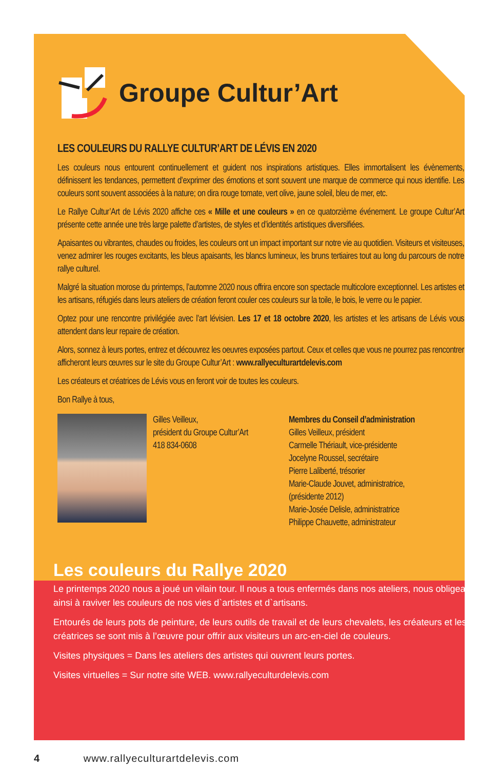Groupe Cultur’Art
LES COULEURS DU RALLYE CULTUR’ART DE LÉVIS EN 2020
Les couleurs nous entourent continuellement et guident nos inspirations artistiques. Elles immortalisent les évènements, définissent les tendances, permettent d’exprimer des émotions et sont souvent une marque de commerce qui nous identifie. Les couleurs sont souvent associées à la nature; on dira rouge tomate, vert olive, jaune soleil, bleu de mer, etc.
Le Rallye Cultur’Art de Lévis 2020 affiche ces « Mille et une couleurs » en ce quatorzième événement. Le groupe Cultur’Art présente cette année une très large palette d’artistes, de styles et d’identités artistiques diversifiées.
Apaisantes ou vibrantes, chaudes ou froides, les couleurs ont un impact important sur notre vie au quotidien. Visiteurs et visiteuses, venez admirer les rouges excitants, les bleus apaisants, les blancs lumineux, les bruns tertiaires tout au long du parcours de notre rallye culturel.
Malgré la situation morose du printemps, l’automne 2020 nous offrira encore son spectacle multicolore exceptionnel. Les artistes et les artisans, réfugiés dans leurs ateliers de création feront couler ces couleurs sur la toile, le bois, le verre ou le papier.
Optez pour une rencontre privilégiée avec l’art lévisien. Les 17 et 18 octobre 2020, les artistes et les artisans de Lévis vous attendent dans leur repaire de création.
Alors, sonnez à leurs portes, entrez et découvrez les oeuvres exposées partout. Ceux et celles que vous ne pourrez pas rencontrer afficheront leurs œuvres sur le site du Groupe Cultur’Art : www.rallyeculturartdelevis.com
Les créateurs et créatrices de Lévis vous en feront voir de toutes les couleurs.
Bon Rallye à tous,
Gilles Veilleux,
président du Groupe Cultur’Art
418 834-0608
Membres du Conseil d’administration
Gilles Veilleux, président
Carmelle Thériault, vice-présidente
Jocelyne Roussel, secrétaire
Pierre Laliberté, trésorier
Marie-Claude Jouvet, administratrice,
(présidente 2012)
Marie-Josée Delisle, administratrice
Philippe Chauvette, administrateur
Les couleurs du Rallye 2020
Le printemps 2020 nous a joué un vilain tour. Il nous a tous enfermés dans nos ateliers, nous obligeant ainsi à raviver les couleurs de nos vies d`artistes et d`artisans.
Entourés de leurs pots de peinture, de leurs outils de travail et de leurs chevalets, les créateurs et les créatrices se sont mis à l’œuvre pour offrir aux visiteurs un arc-en-ciel de couleurs.
Visites physiques = Dans les ateliers des artistes qui ouvrent leurs portes.
Visites virtuelles = Sur notre site WEB. www.rallyeculturdelevis.com
4 www.rallyeculturartdelevis.com